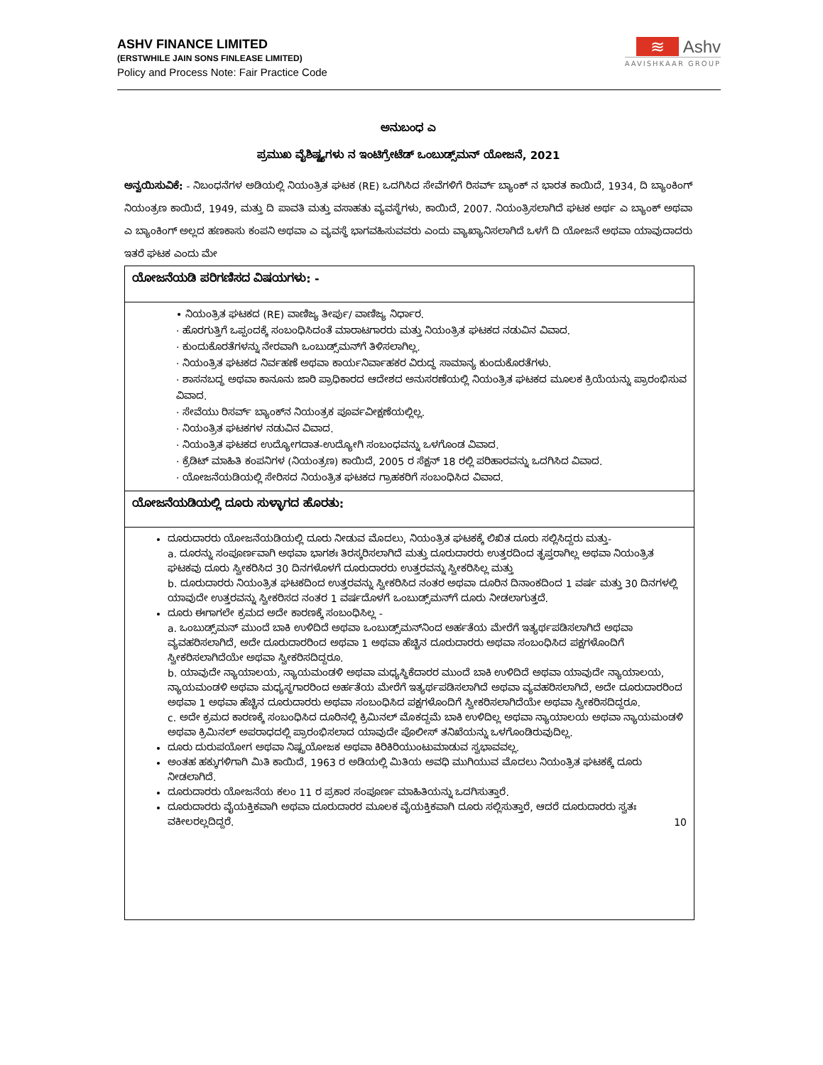ASHV FINANCE LIMITED
(ERSTWHILE JAIN SONS FINLEASE LIMITED)
Policy and Process Note: Fair Practice Code
≋ Ashv
AAVISHKAAR GROUP
ಅನುಬಂಧ ಎ
ಪ್ರಮುಖ ವೈಶಿಷ್ಟ್ಯಗಳು ನ ಇಂಟಿಗ್ರೇಟೆಡ್ ಒಂಬುಡ್ಸ್‌ಮನ್ ಯೋಜನೆ, 2021
ಅನ್ವಯಿಸುವಿಕೆ: - ನಿಬಂಧನೆಗಳ ಅಡಿಯಲ್ಲಿ ನಿಯಂತ್ರಿತ ಘಟಕ (RE) ಒದಗಿಸಿದ ಸೇವೆಗಳಿಗೆ ರಿಸರ್ವ್ ಬ್ಯಾಂಕ್ ನ ಭಾರತ ಕಾಯಿದೆ, 1934, ದಿ ಬ್ಯಾಂಕಿಂಗ್ ನಿಯಂತ್ರಣ ಕಾಯಿದೆ, 1949, ಮತ್ತು ದಿ ಪಾವತಿ ಮತ್ತು ವಸಾಹತು ವ್ಯವಸ್ಥೆಗಳು, ಕಾಯಿದೆ, 2007. ನಿಯಂತ್ರಿಸಲಾಗಿದೆ ಘಟಕ ಅರ್ಥ ಎ ಬ್ಯಾಂಕ್ ಅಥವಾ ಎ ಬ್ಯಾಂಕಿಂಗ್ ಅಲ್ಲದ ಹಣಕಾಸು ಕಂಪನಿ ಅಥವಾ ಎ ವ್ಯವಸ್ಥೆ ಭಾಗವಹಿಸುವವರು ಎಂದು ವ್ಯಾಖ್ಯಾನಿಸಲಾಗಿದೆ ಒಳಗೆ ದಿ ಯೋಜನೆ ಅಥವಾ ಯಾವುದಾದರು ಇತರೆ ಘಟಕ ಎಂದು ಮೇ
| ಯೋಜನೆಯಡಿ ಪರಿಗಣಿಸದ ವಿಷಯಗಳು: - |
| • ನಿಯಂತ್ರಿತ ಘಟಕದ (RE) ವಾಣಿಜ್ಯ ತೀರ್ಪು/ ವಾಣಿಜ್ಯ ನಿರ್ಧಾರ. · ಹೊರಗುತ್ತಿಗೆ ಒಪ್ಪಂದಕ್ಕೆ ಸಂಬಂಧಿಸಿದಂತೆ ಮಾರಾಟಗಾರರು ಮತ್ತು ನಿಯಂತ್ರಿತ ಘಟಕದ ನಡುವಿನ ವಿವಾದ. · ಕುಂದುಕೊರತೆಗಳನ್ನು ನೇರವಾಗಿ ಒಂಬುಡ್ಸ್‌ಮನ್‌ಗೆ ತಿಳಿಸಲಾಗಿಲ್ಲ. · ನಿಯಂತ್ರಿತ ಘಟಕದ ನಿರ್ವಹಣೆ ಅಥವಾ ಕಾರ್ಯನಿರ್ವಾಹಕರ ವಿರುದ್ಧ ಸಾಮಾನ್ಯ ಕುಂದುಕೊರತೆಗಳು. · ಶಾಸನಬದ್ಧ ಅಥವಾ ಕಾನೂನು ಜಾರಿ ಪ್ರಾಧಿಕಾರದ ಆದೇಶದ ಅನುಸರಣೆಯಲ್ಲಿ ನಿಯಂತ್ರಿತ ಘಟಕದ ಮೂಲಕ ಕ್ರಿಯೆಯನ್ನು ಪ್ರಾರಂಭಿಸುವ ವಿವಾದ. · ಸೇವೆಯು ರಿಸರ್ವ್ ಬ್ಯಾಂಕ್‌ನ ನಿಯಂತ್ರಕ ಪೂರ್ವವೀಕ್ಷಣೆಯಲ್ಲಿಲ್ಲ. · ನಿಯಂತ್ರಿತ ಘಟಕಗಳ ನಡುವಿನ ವಿವಾದ. · ನಿಯಂತ್ರಿತ ಘಟಕದ ಉದ್ಯೋಗದಾತ-ಉದ್ಯೋಗಿ ಸಂಬಂಧವನ್ನು ಒಳಗೊಂಡ ವಿವಾದ. · ಕ್ರೆಡಿಟ್ ಮಾಹಿತಿ ಕಂಪನಿಗಳ (ನಿಯಂತ್ರಣ) ಕಾಯಿದೆ, 2005 ರ ಸೆಕ್ಷನ್ 18 ರಲ್ಲಿ ಪರಿಹಾರವನ್ನು ಒದಗಿಸಿದ ವಿವಾದ. · ಯೋಜನೆಯಡಿಯಲ್ಲಿ ಸೇರಿಸದ ನಿಯಂತ್ರಿತ ಘಟಕದ ಗ್ರಾಹಕರಿಗೆ ಸಂಬಂಧಿಸಿದ ವಿವಾದ. |
| ಯೋಜನೆಯಡಿಯಲ್ಲಿ ದೂರು ಸುಳ್ಳಾಗದ ಹೊರತು: |
| ದೂರುದಾರರು ಯೋಜನೆಯಡಿಯಲ್ಲಿ ದೂರು ನೀಡುವ ಮೊದಲು, ನಿಯಂತ್ರಿತ ಘಟಕಕ್ಕೆ ಲಿಖಿತ ದೂರು ಸಲ್ಲಿಸಿದ್ದರು ಮತ್ತು- a. ದೂರನ್ನು ಸಂಪೂರ್ಣವಾಗಿ ಅಥವಾ ಭಾಗಶಃ ತಿರಸ್ಕರಿಸಲಾಗಿದೆ ಮತ್ತು ದೂರುದಾರರು ಉತ್ತರದಿಂದ ತೃಪ್ತರಾಗಿಲ್ಲ ಅಥವಾ ನಿಯಂತ್ರಿತ ಘಟಕವು ದೂರು ಸ್ವೀಕರಿಸಿದ 30 ದಿನಗಳೊಳಗೆ ದೂರುದಾರರು ಉತ್ತರವನ್ನು ಸ್ವೀಕರಿಸಿಲ್ಲ ಮತ್ತು b. ದೂರುದಾರರು ನಿಯಂತ್ರಿತ ಘಟಕದಿಂದ ಉತ್ತರವನ್ನು ಸ್ವೀಕರಿಸಿದ ನಂತರ ಅಥವಾ ದೂರಿನ ದಿನಾಂಕದಿಂದ 1 ವರ್ಷ ಮತ್ತು 30 ದಿನಗಳಲ್ಲಿ ಯಾವುದೇ ಉತ್ತರವನ್ನು ಸ್ವೀಕರಿಸದ ನಂತರ 1 ವರ್ಷದೊಳಗೆ ಒಂಬುಡ್ಸ್‌ಮನ್‌ಗೆ ದೂರು ನೀಡಲಾಗುತ್ತದೆ. ದೂರು ಈಗಾಗಲೇ ಕ್ರಮದ ಅದೇ ಕಾರಣಕ್ಕೆ ಸಂಬಂಧಿಸಿಲ್ಲ - a. ಒಂಬುಡ್ಸ್‌ಮನ್ ಮುಂದೆ ಬಾಕಿ ಉಳಿದಿದೆ ಅಥವಾ ಒಂಬುಡ್ಸ್‌ಮನ್‌ನಿಂದ ಅರ್ಹತೆಯ ಮೇರೆಗೆ ಇತ್ಯರ್ಥಪಡಿಸಲಾಗಿದೆ ಅಥವಾ ವ್ಯವಹರಿಸಲಾಗಿದೆ, ಅದೇ ದೂರುದಾರರಿಂದ ಅಥವಾ 1 ಅಥವಾ ಹೆಚ್ಚಿನ ದೂರುದಾರರು ಅಥವಾ ಸಂಬಂಧಿಸಿದ ಪಕ್ಷಗಳೊಂದಿಗೆ ಸ್ವೀಕರಿಸಲಾಗಿದೆಯೇ ಅಥವಾ ಸ್ವೀಕರಿಸದಿದ್ದರೂ. b. ಯಾವುದೇ ನ್ಯಾಯಾಲಯ, ನ್ಯಾಯಮಂಡಳಿ ಅಥವಾ ಮಧ್ಯಸ್ಥಿಕೆದಾರರ ಮುಂದೆ ಬಾಕಿ ಉಳಿದಿದೆ ಅಥವಾ ಯಾವುದೇ ನ್ಯಾಯಾಲಯ, ನ್ಯಾಯಮಂಡಳಿ ಅಥವಾ ಮಧ್ಯಸ್ಥಗಾರರಿಂದ ಅರ್ಹತೆಯ ಮೇರೆಗೆ ಇತ್ಯರ್ಥಪಡಿಸಲಾಗಿದೆ ಅಥವಾ ವ್ಯವಹರಿಸಲಾಗಿದೆ, ಅದೇ ದೂರುದಾರರಿಂದ ಅಥವಾ 1 ಅಥವಾ ಹೆಚ್ಚಿನ ದೂರುದಾರರು ಅಥವಾ ಸಂಬಂಧಿಸಿದ ಪಕ್ಷಗಳೊಂದಿಗೆ ಸ್ವೀಕರಿಸಲಾಗಿದೆಯೇ ಅಥವಾ ಸ್ವೀಕರಿಸದಿದ್ದರೂ. c. ಅದೇ ಕ್ರಮದ ಕಾರಣಕ್ಕೆ ಸಂಬಂಧಿಸಿದ ದೂರಿನಲ್ಲಿ ಕ್ರಿಮಿನಲ್ ಮೊಕದ್ದಮೆ ಬಾಕಿ ಉಳಿದಿಲ್ಲ ಅಥವಾ ನ್ಯಾಯಾಲಯ ಅಥವಾ ನ್ಯಾಯಮಂಡಳಿ ಅಥವಾ ಕ್ರಿಮಿನಲ್ ಅಪರಾಧದಲ್ಲಿ ಪ್ರಾರಂಭಿಸಲಾದ ಯಾವುದೇ ಪೊಲೀಸ್ ತನಿಖೆಯನ್ನು ಒಳಗೊಂಡಿರುವುದಿಲ್ಲ. ದೂರು ದುರುಪಯೋಗ ಅಥವಾ ನಿಷ್ಪ್ರಯೋಜಕ ಅಥವಾ ಕಿರಿಕಿರಿಯುಂಟುಮಾಡುವ ಸ್ವಭಾವವಲ್ಲ. ಅಂತಹ ಹಕ್ಕುಗಳಿಗಾಗಿ ಮಿತಿ ಕಾಯಿದೆ, 1963 ರ ಅಡಿಯಲ್ಲಿ ಮಿತಿಯ ಅವಧಿ ಮುಗಿಯುವ ಮೊದಲು ನಿಯಂತ್ರಿತ ಘಟಕಕ್ಕೆ ದೂರು ನೀಡಲಾಗಿದೆ. ದೂರುದಾರರು ಯೋಜನೆಯ ಕಲಂ 11 ರ ಪ್ರಕಾರ ಸಂಪೂರ್ಣ ಮಾಹಿತಿಯನ್ನು ಒದಗಿಸುತ್ತಾರೆ. ದೂರುದಾರರು ವೈಯಕ್ತಿಕವಾಗಿ ಅಥವಾ ದೂರುದಾರರ ಮೂಲಕ ವೈಯಕ್ತಿಕವಾಗಿ ದೂರು ಸಲ್ಲಿಸುತ್ತಾರೆ, ಆದರೆ ದೂರುದಾರರು ಸ್ವತಃ ವಕೀಲರಲ್ಲದಿದ್ದರೆ. 10 |